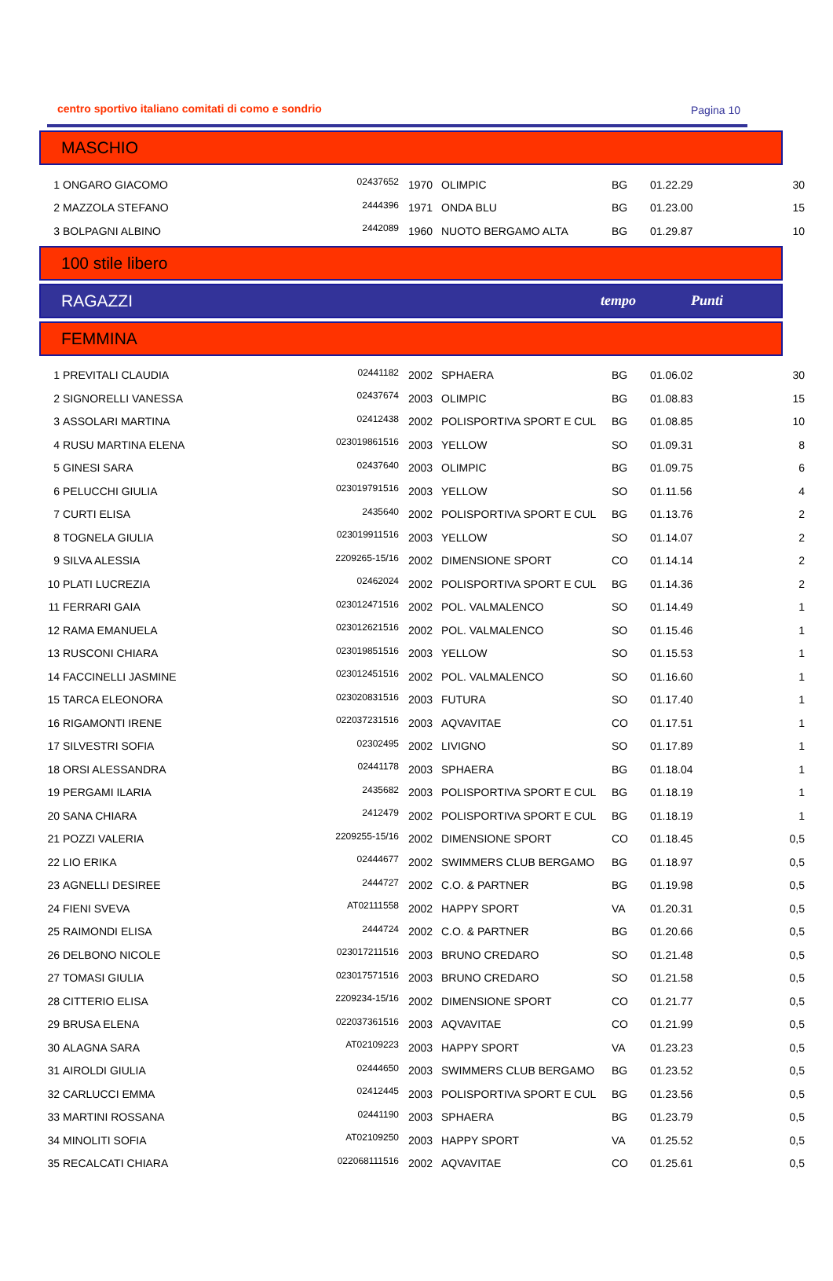centro sportivo italiano comitati di como e sondrio Pagina 10
MASCHIO
| 1 | ONGARO GIACOMO | 02437652 | 1970 | OLIMPIC | BG | 01.22.29 | 30 |
| 2 | MAZZOLA STEFANO | 2444396 | 1971 | ONDA BLU | BG | 01.23.00 | 15 |
| 3 | BOLPAGNI ALBINO | 2442089 | 1960 | NUOTO BERGAMO ALTA | BG | 01.29.87 | 10 |
100 stile libero
RAGAZZI tempo Punti
FEMMINA
| 1 | PREVITALI CLAUDIA | 02441182 | 2002 | SPHAERA | BG | 01.06.02 | 30 |
| 2 | SIGNORELLI VANESSA | 02437674 | 2003 | OLIMPIC | BG | 01.08.83 | 15 |
| 3 | ASSOLARI MARTINA | 02412438 | 2002 | POLISPORTIVA SPORT E CUL | BG | 01.08.85 | 10 |
| 4 | RUSU MARTINA ELENA | 023019861516 | 2003 | YELLOW | SO | 01.09.31 | 8 |
| 5 | GINESI SARA | 02437640 | 2003 | OLIMPIC | BG | 01.09.75 | 6 |
| 6 | PELUCCHI GIULIA | 023019791516 | 2003 | YELLOW | SO | 01.11.56 | 4 |
| 7 | CURTI ELISA | 2435640 | 2002 | POLISPORTIVA SPORT E CUL | BG | 01.13.76 | 2 |
| 8 | TOGNELA GIULIA | 023019911516 | 2003 | YELLOW | SO | 01.14.07 | 2 |
| 9 | SILVA ALESSIA | 2209265-15/16 | 2002 | DIMENSIONE SPORT | CO | 01.14.14 | 2 |
| 10 | PLATI LUCREZIA | 02462024 | 2002 | POLISPORTIVA SPORT E CUL | BG | 01.14.36 | 2 |
| 11 | FERRARI GAIA | 023012471516 | 2002 | POL. VALMALENCO | SO | 01.14.49 | 1 |
| 12 | RAMA EMANUELA | 023012621516 | 2002 | POL. VALMALENCO | SO | 01.15.46 | 1 |
| 13 | RUSCONI CHIARA | 023019851516 | 2003 | YELLOW | SO | 01.15.53 | 1 |
| 14 | FACCINELLI JASMINE | 023012451516 | 2002 | POL. VALMALENCO | SO | 01.16.60 | 1 |
| 15 | TARCA ELEONORA | 023020831516 | 2003 | FUTURA | SO | 01.17.40 | 1 |
| 16 | RIGAMONTI IRENE | 022037231516 | 2003 | AQVAVITAE | CO | 01.17.51 | 1 |
| 17 | SILVESTRI SOFIA | 02302495 | 2002 | LIVIGNO | SO | 01.17.89 | 1 |
| 18 | ORSI ALESSANDRA | 02441178 | 2003 | SPHAERA | BG | 01.18.04 | 1 |
| 19 | PERGAMI ILARIA | 2435682 | 2003 | POLISPORTIVA SPORT E CUL | BG | 01.18.19 | 1 |
| 20 | SANA CHIARA | 2412479 | 2002 | POLISPORTIVA SPORT E CUL | BG | 01.18.19 | 1 |
| 21 | POZZI VALERIA | 2209255-15/16 | 2002 | DIMENSIONE SPORT | CO | 01.18.45 | 0,5 |
| 22 | LIO ERIKA | 02444677 | 2002 | SWIMMERS CLUB BERGAMO | BG | 01.18.97 | 0,5 |
| 23 | AGNELLI DESIREE | 2444727 | 2002 | C.O. & PARTNER | BG | 01.19.98 | 0,5 |
| 24 | FIENI SVEVA | AT02111558 | 2002 | HAPPY SPORT | VA | 01.20.31 | 0,5 |
| 25 | RAIMONDI ELISA | 2444724 | 2002 | C.O. & PARTNER | BG | 01.20.66 | 0,5 |
| 26 | DELBONO NICOLE | 023017211516 | 2003 | BRUNO CREDARO | SO | 01.21.48 | 0,5 |
| 27 | TOMASI GIULIA | 023017571516 | 2003 | BRUNO CREDARO | SO | 01.21.58 | 0,5 |
| 28 | CITTERIO ELISA | 2209234-15/16 | 2002 | DIMENSIONE SPORT | CO | 01.21.77 | 0,5 |
| 29 | BRUSA ELENA | 022037361516 | 2003 | AQVAVITAE | CO | 01.21.99 | 0,5 |
| 30 | ALAGNA SARA | AT02109223 | 2003 | HAPPY SPORT | VA | 01.23.23 | 0,5 |
| 31 | AIROLDI GIULIA | 02444650 | 2003 | SWIMMERS CLUB BERGAMO | BG | 01.23.52 | 0,5 |
| 32 | CARLUCCI EMMA | 02412445 | 2003 | POLISPORTIVA SPORT E CUL | BG | 01.23.56 | 0,5 |
| 33 | MARTINI ROSSANA | 02441190 | 2003 | SPHAERA | BG | 01.23.79 | 0,5 |
| 34 | MINOLITI SOFIA | AT02109250 | 2003 | HAPPY SPORT | VA | 01.25.52 | 0,5 |
| 35 | RECALCATI CHIARA | 022068111516 | 2002 | AQVAVITAE | CO | 01.25.61 | 0,5 |